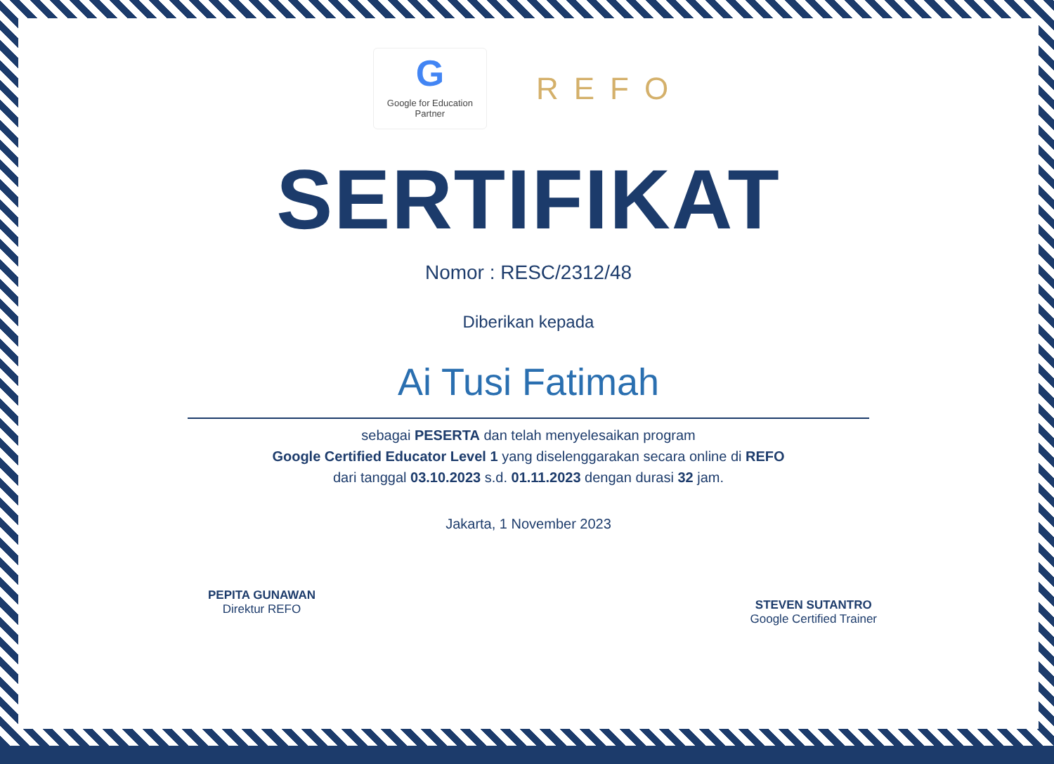G
Google for Education
Partner
REFO
SERTIFIKAT
Nomor : RESC/2312/48
Diberikan kepada
Ai Tusi Fatimah
sebagai PESERTA dan telah menyelesaikan program
Google Certified Educator Level 1 yang diselenggarakan secara online di REFO
dari tanggal 03.10.2023 s.d. 01.11.2023 dengan durasi 32 jam.
Jakarta, 1 November 2023
PEPITA GUNAWAN
Direktur REFO
STEVEN SUTANTRO
Google Certified Trainer